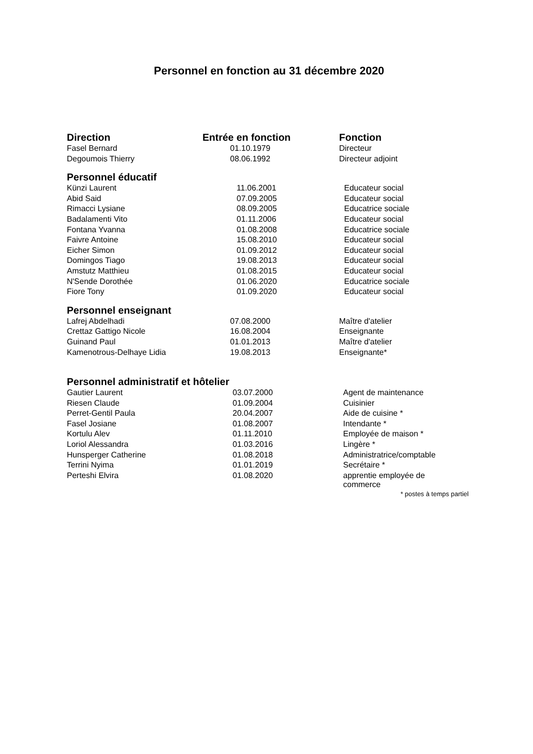Personnel en fonction au 31 décembre 2020
| Direction | Entrée en fonction | Fonction |
| --- | --- | --- |
| Fasel Bernard | 01.10.1979 | Directeur |
| Degoumois Thierry | 08.06.1992 | Directeur adjoint |
| Personnel éducatif | | |
| Künzi Laurent | 11.06.2001 | Educateur social |
| Abid Said | 07.09.2005 | Educateur social |
| Rimacci Lysiane | 08.09.2005 | Educatrice sociale |
| Badalamenti Vito | 01.11.2006 | Educateur social |
| Fontana Yvanna | 01.08.2008 | Educatrice sociale |
| Faivre Antoine | 15.08.2010 | Educateur social |
| Eicher Simon | 01.09.2012 | Educateur social |
| Domingos Tiago | 19.08.2013 | Educateur social |
| Amstutz Matthieu | 01.08.2015 | Educateur social |
| N'Sende Dorothée | 01.06.2020 | Educatrice sociale |
| Fiore Tony | 01.09.2020 | Educateur social |
| Personnel enseignant | | |
| Lafrej Abdelhadi | 07.08.2000 | Maître d'atelier |
| Crettaz Gattigo Nicole | 16.08.2004 | Enseignante |
| Guinand Paul | 01.01.2013 | Maître d'atelier |
| Kamenotrous-Delhaye Lidia | 19.08.2013 | Enseignante* |
| Personnel administratif et hôtelier | | |
| Gautier Laurent | 03.07.2000 | Agent de maintenance |
| Riesen Claude | 01.09.2004 | Cuisinier |
| Perret-Gentil Paula | 20.04.2007 | Aide de cuisine * |
| Fasel Josiane | 01.08.2007 | Intendante * |
| Kortulu Alev | 01.11.2010 | Employée de maison * |
| Loriol Alessandra | 01.03.2016 | Lingère * |
| Hunsperger Catherine | 01.08.2018 | Administratrice/comptable |
| Terrini Nyima | 01.01.2019 | Secrétaire * |
| Perteshi Elvira | 01.08.2020 | apprentie employée de commerce |
* postes à temps partiel